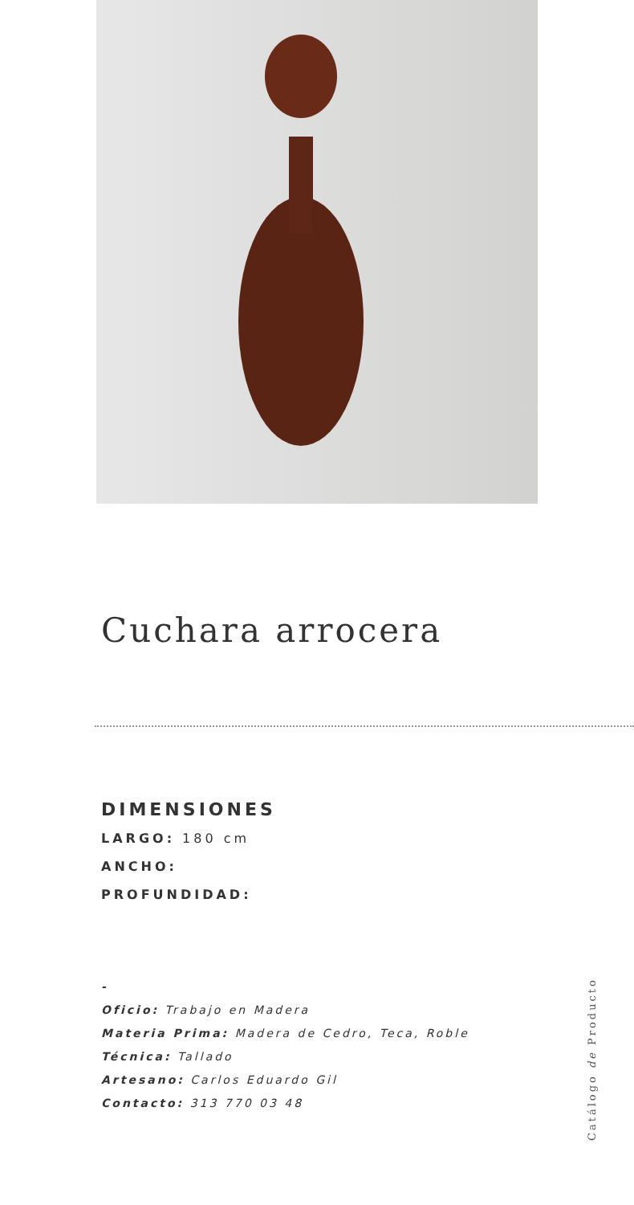Cuchara arrocera
DIMENSIONES
LARGO: 180 cm
ANCHO:
PROFUNDIDAD:
-
Oficio: Trabajo en Madera
Materia Prima: Madera de Cedro, Teca, Roble
Técnica: Tallado
Artesano: Carlos Eduardo Gil
Contacto: 313 770 03 48
Catálogo de Producto